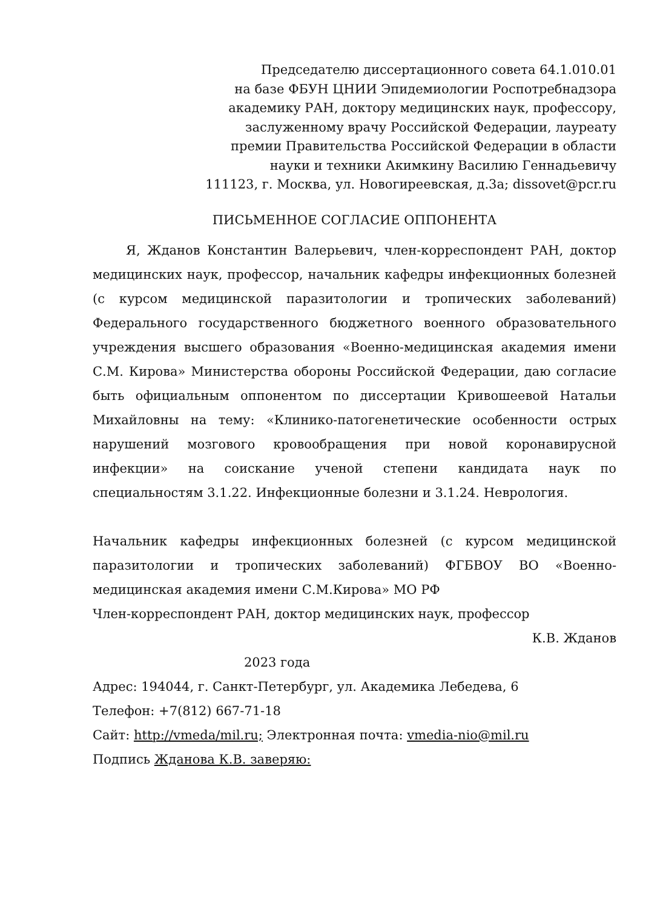Председателю диссертационного совета 64.1.010.01
на базе ФБУН ЦНИИ Эпидемиологии Роспотребнадзора
академику РАН, доктору медицинских наук, профессору,
заслуженному врачу Российской Федерации, лауреату
премии Правительства Российской Федерации в области
науки и техники Акимкину Василию Геннадьевичу
111123, г. Москва, ул. Новогиреевская, д.3а; dissovet@pcr.ru
ПИСЬМЕННОЕ СОГЛАСИЕ ОППОНЕНТА
Я, Жданов Константин Валерьевич, член-корреспондент РАН, доктор медицинских наук, профессор, начальник кафедры инфекционных болезней (с курсом медицинской паразитологии и тропических заболеваний) Федерального государственного бюджетного военного образовательного учреждения высшего образования «Военно-медицинская академия имени С.М. Кирова» Министерства обороны Российской Федерации, даю согласие быть официальным оппонентом по диссертации Кривошеевой Натальи Михайловны на тему: «Клинико-патогенетические особенности острых нарушений мозгового кровообращения при новой коронавирусной инфекции» на соискание ученой степени кандидата наук по специальностям 3.1.22. Инфекционные болезни и 3.1.24. Неврология.
Начальник кафедры инфекционных болезней (с курсом медицинской паразитологии и тропических заболеваний) ФГБВОУ ВО «Военно-медицинская академия имени С.М.Кирова» МО РФ
Член-корреспондент РАН, доктор медицинских наук, профессор
К.В. Жданов
2023 года
Адрес: 194044, г. Санкт-Петербург, ул. Академика Лебедева, 6
Телефон: +7(812) 667-71-18
Сайт: http://vmeda/mil.ru; Электронная почта: vmedia-nio@mil.ru
Подпись Жданова К.В. заверяю: